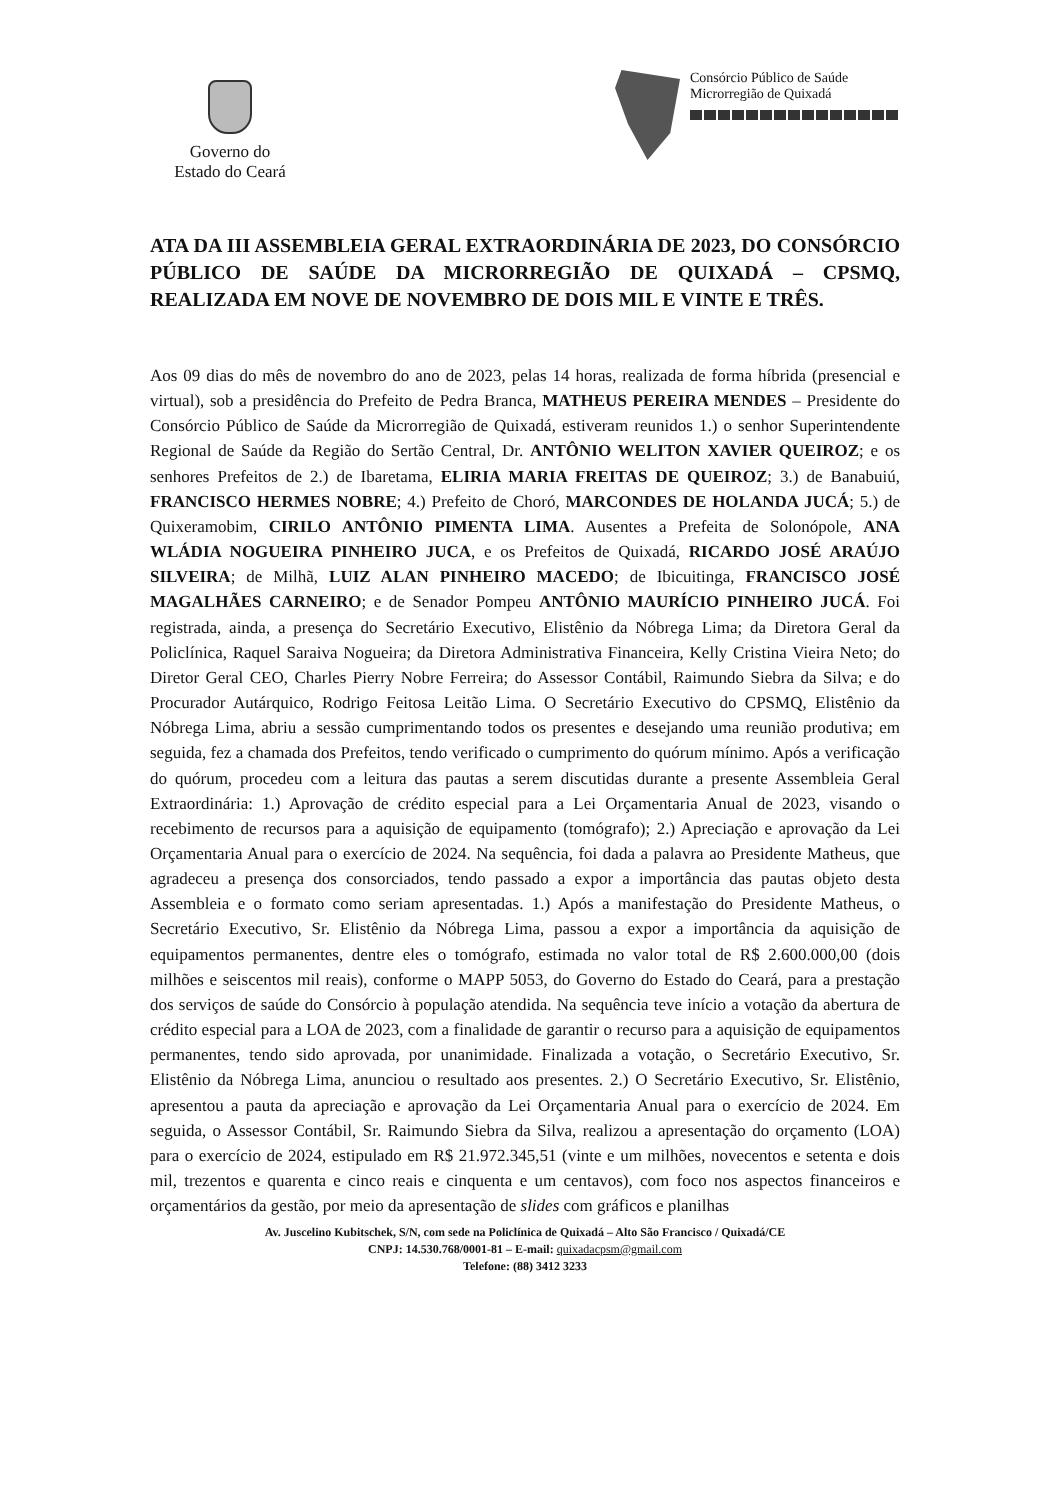Governo do
Estado do Ceará
Consórcio Público de Saúde
Microrregião de Quixadá
ATA DA III ASSEMBLEIA GERAL EXTRAORDINÁRIA DE 2023, DO CONSÓRCIO PÚBLICO DE SAÚDE DA MICRORREGIÃO DE QUIXADÁ – CPSMQ, REALIZADA EM NOVE DE NOVEMBRO DE DOIS MIL E VINTE E TRÊS.
Aos 09 dias do mês de novembro do ano de 2023, pelas 14 horas, realizada de forma híbrida (presencial e virtual), sob a presidência do Prefeito de Pedra Branca, MATHEUS PEREIRA MENDES – Presidente do Consórcio Público de Saúde da Microrregião de Quixadá, estiveram reunidos 1.) o senhor Superintendente Regional de Saúde da Região do Sertão Central, Dr. ANTÔNIO WELITON XAVIER QUEIROZ; e os senhores Prefeitos de 2.) de Ibaretama, ELIRIA MARIA FREITAS DE QUEIROZ; 3.) de Banabuiú, FRANCISCO HERMES NOBRE; 4.) Prefeito de Choró, MARCONDES DE HOLANDA JUCÁ; 5.) de Quixeramobim, CIRILO ANTÔNIO PIMENTA LIMA. Ausentes a Prefeita de Solonópole, ANA WLÁDIA NOGUEIRA PINHEIRO JUCA, e os Prefeitos de Quixadá, RICARDO JOSÉ ARAÚJO SILVEIRA; de Milhã, LUIZ ALAN PINHEIRO MACEDO; de Ibicuitinga, FRANCISCO JOSÉ MAGALHÃES CARNEIRO; e de Senador Pompeu ANTÔNIO MAURÍCIO PINHEIRO JUCÁ. Foi registrada, ainda, a presença do Secretário Executivo, Elistênio da Nóbrega Lima; da Diretora Geral da Policlínica, Raquel Saraiva Nogueira; da Diretora Administrativa Financeira, Kelly Cristina Vieira Neto; do Diretor Geral CEO, Charles Pierry Nobre Ferreira; do Assessor Contábil, Raimundo Siebra da Silva; e do Procurador Autárquico, Rodrigo Feitosa Leitão Lima. O Secretário Executivo do CPSMQ, Elistênio da Nóbrega Lima, abriu a sessão cumprimentando todos os presentes e desejando uma reunião produtiva; em seguida, fez a chamada dos Prefeitos, tendo verificado o cumprimento do quórum mínimo. Após a verificação do quórum, procedeu com a leitura das pautas a serem discutidas durante a presente Assembleia Geral Extraordinária: 1.) Aprovação de crédito especial para a Lei Orçamentaria Anual de 2023, visando o recebimento de recursos para a aquisição de equipamento (tomógrafo); 2.) Apreciação e aprovação da Lei Orçamentaria Anual para o exercício de 2024. Na sequência, foi dada a palavra ao Presidente Matheus, que agradeceu a presença dos consorciados, tendo passado a expor a importância das pautas objeto desta Assembleia e o formato como seriam apresentadas. 1.) Após a manifestação do Presidente Matheus, o Secretário Executivo, Sr. Elistênio da Nóbrega Lima, passou a expor a importância da aquisição de equipamentos permanentes, dentre eles o tomógrafo, estimada no valor total de R$ 2.600.000,00 (dois milhões e seiscentos mil reais), conforme o MAPP 5053, do Governo do Estado do Ceará, para a prestação dos serviços de saúde do Consórcio à população atendida. Na sequência teve início a votação da abertura de crédito especial para a LOA de 2023, com a finalidade de garantir o recurso para a aquisição de equipamentos permanentes, tendo sido aprovada, por unanimidade. Finalizada a votação, o Secretário Executivo, Sr. Elistênio da Nóbrega Lima, anunciou o resultado aos presentes. 2.) O Secretário Executivo, Sr. Elistênio, apresentou a pauta da apreciação e aprovação da Lei Orçamentaria Anual para o exercício de 2024. Em seguida, o Assessor Contábil, Sr. Raimundo Siebra da Silva, realizou a apresentação do orçamento (LOA) para o exercício de 2024, estipulado em R$ 21.972.345,51 (vinte e um milhões, novecentos e setenta e dois mil, trezentos e quarenta e cinco reais e cinquenta e um centavos), com foco nos aspectos financeiros e orçamentários da gestão, por meio da apresentação de slides com gráficos e planilhas
Av. Juscelino Kubitschek, S/N, com sede na Policlínica de Quixadá – Alto São Francisco / Quixadá/CE
CNPJ: 14.530.768/0001-81 – E-mail: quixadacpsm@gmail.com
Telefone: (88) 3412 3233